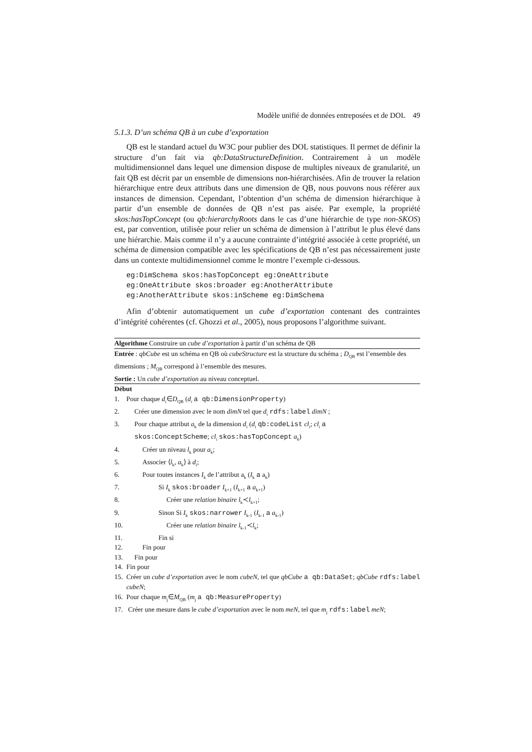Modèle unifié de données entreposées et de DOL 49
5.1.3. D’un schéma QB à un cube d’exportation
QB est le standard actuel du W3C pour publier des DOL statistiques. Il permet de définir la structure d’un fait via qb:DataStructureDefinition. Contrairement à un modèle multidimensionnel dans lequel une dimension dispose de multiples niveaux de granularité, un fait QB est décrit par un ensemble de dimensions non-hiérarchisées. Afin de trouver la relation hiérarchique entre deux attributs dans une dimension de QB, nous pouvons nous référer aux instances de dimension. Cependant, l’obtention d’un schéma de dimension hiérarchique à partir d’un ensemble de données de QB n’est pas aisée. Par exemple, la propriété skos:hasTopConcept (ou qb:hierarchyRoots dans le cas d’une hiérarchie de type non-SKOS) est, par convention, utilisée pour relier un schéma de dimension à l’attribut le plus élevé dans une hiérarchie. Mais comme il n’y a aucune contrainte d’intégrité associée à cette propriété, un schéma de dimension compatible avec les spécifications de QB n’est pas nécessairement juste dans un contexte multidimensionnel comme le montre l’exemple ci-dessous.
eg:DimSchema skos:hasTopConcept eg:OneAttribute eg:OneAttribute skos:broader eg:AnotherAttribute eg:AnotherAttribute skos:inScheme eg:DimSchema
Afin d’obtenir automatiquement un cube d’exportation contenant des contraintes d’intégrité cohérentes (cf. Ghozzi et al., 2005), nous proposons l’algorithme suivant.
Algorithme Construire un cube d’exportation à partir d’un schéma de QB
Entrée : qbCube est un schéma en QB où cubeStructure est la structure du schéma ; D<sub>QB</sub> est l’ensemble des dimensions ; M<sub>QB</sub> correspond à l’ensemble des mesures.
Sortie : Un cube d’exportation au niveau conceptuel.
Début
1. Pour chaque d<sub>i</sub>∈D<sub>QB</sub> (d<sub>i</sub> a qb:DimensionProperty)
2. Créer une dimension avec le nom dimN tel que d<sub>i</sub> rdfs:label dimN ;
3. Pour chaque attribut a<sub>k</sub> de la dimension d<sub>i</sub> (d<sub>i</sub> qb:codeList cl<sub>i</sub>; cl<sub>i</sub> a
skos:ConceptScheme; cl<sub>i</sub> skos:hasTopConcept a<sub>k</sub>)
4. Créer un niveau l<sub>k</sub> pour a<sub>k</sub>;
5. Associer ⟨l<sub>k</sub>, a<sub>k</sub>⟩ à d<sub>i</sub>;
6. Pour toutes instances I<sub>k</sub> de l’attribut a<sub>k</sub> (I<sub>k</sub> a a<sub>k</sub>)
7. Si I<sub>k</sub> skos:broader I<sub>k+1</sub> (I<sub>k+1</sub> a a<sub>k+1</sub>)
8. Créer une relation binaire l<sub>k</sub>≺l<sub>k+1</sub>;
9. Sinon Si I<sub>k</sub> skos:narrower I<sub>k-1</sub> (I<sub>k-1</sub> a a<sub>k-1</sub>)
10. Créer une relation binaire l<sub>k-1</sub>≺l<sub>k</sub>;
11. Fin si
12. Fin pour
13. Fin pour
14. Fin pour
15. Créer un cube d’exportation avec le nom cubeN, tel que qbCube a qb:DataSet; qbCube rdfs:label cubeN;
16. Pour chaque m<sub>j</sub>∈M<sub>QB</sub> (m<sub>j</sub> a qb:MeasureProperty)
17. Créer une mesure dans le cube d’exportation avec le nom meN, tel que m<sub>j</sub> rdfs:label meN;